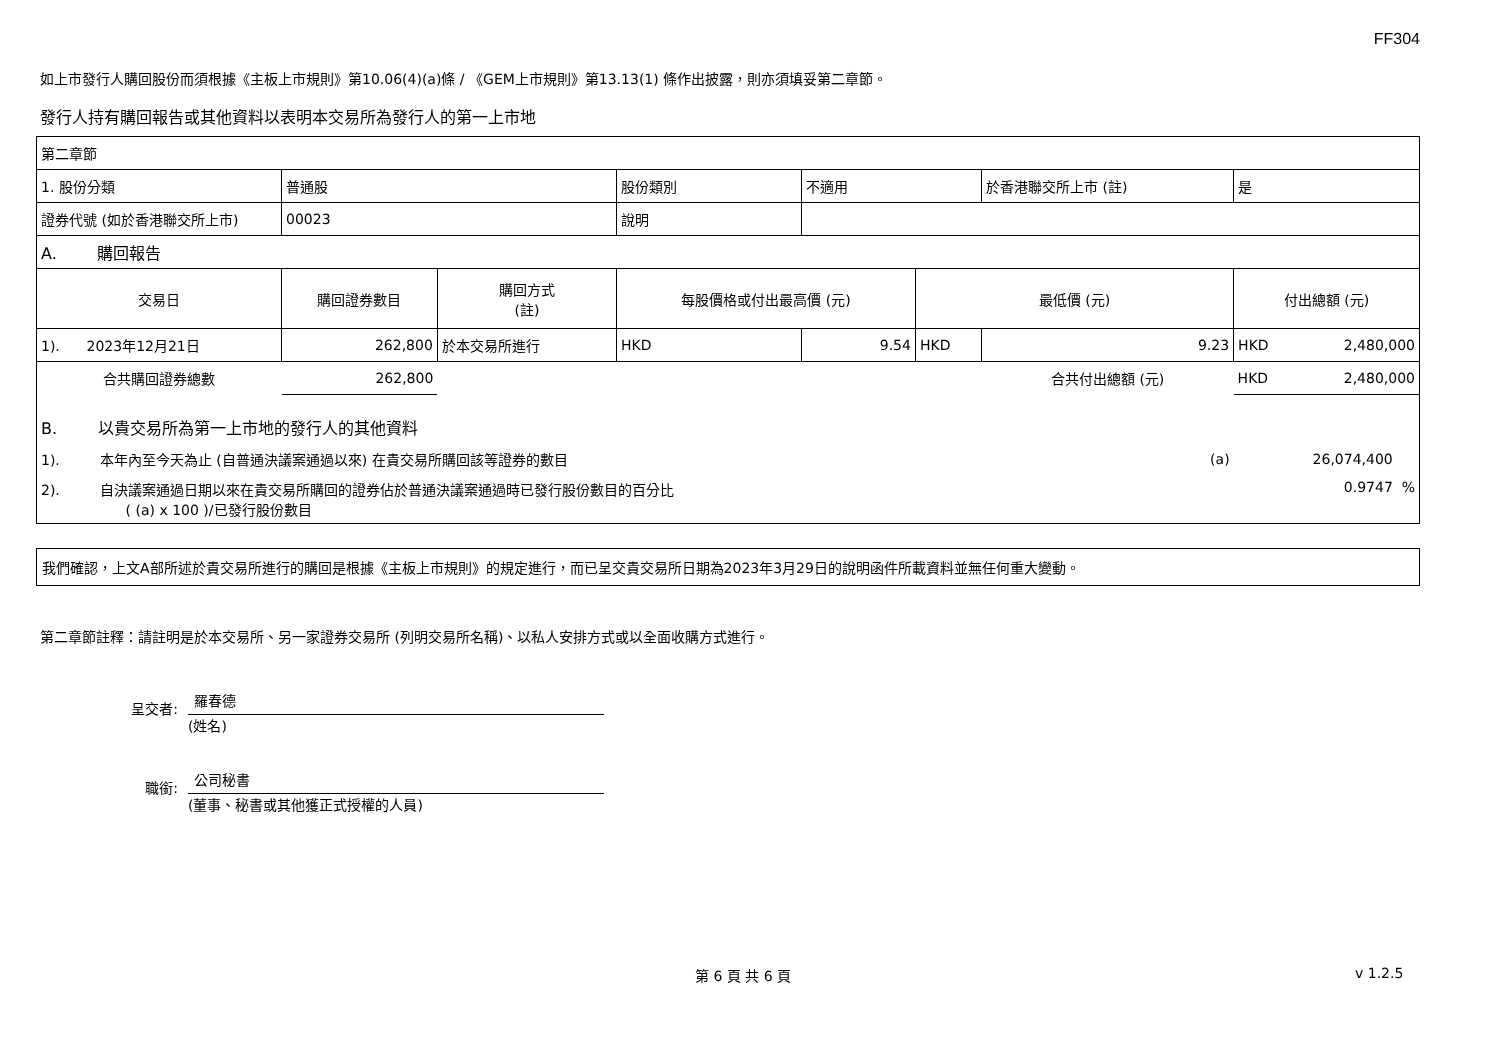FF304
如上市發行人購回股份而須根據《主板上市規則》第10.06(4)(a)條 / 《GEM上市規則》第13.13(1) 條作出披露，則亦須填妥第二章節。
發行人持有購回報告或其他資料以表明本交易所為發行人的第一上市地
| 第二章節 | | | | | | | |
| 1. 股份分類 | 普通股 | | 股份類別 | 不適用 | | 於香港聯交所上市 (註) | 是 |
| 證券代號 (如於香港聯交所上市) | 00023 | | 說明 | | | | |
| A. 購回報告 | | | | | | | |
| 交易日 | 購回證券數目 | 購回方式 (註) | 每股價格或付出最高價 (元) | | 最低價 (元) | | 付出總額 (元) |
| 1). 2023年12月21日 | 262,800 | 於本交易所進行 | HKD | 9.54 | HKD | 9.23 | HKD 2,480,000 |
| 合共購回證券總數 | 262,800 | | | | | 合共付出總額 (元) | HKD 2,480,000 |
| B. 以貴交易所為第一上市地的發行人的其他資料 | | | | | | | |
| 1). 本年內至今天為止 (自普通決議案通過以來) 在貴交易所購回該等證券的數目 | | | | | | (a) | 26,074,400 |
| 2). 自決議案通過日期以來在貴交易所購回的證券佔於普通決議案通過時已發行股份數目的百分比 ( (a) x 100 )/已發行股份數目 | | | | | | | 0.9747 % |
我們確認，上文A部所述於貴交易所進行的購回是根據《主板上市規則》的規定進行，而已呈交貴交易所日期為2023年3月29日的說明函件所載資料並無任何重大變動。
第二章節註釋：請註明是於本交易所、另一家證券交易所 (列明交易所名稱)、以私人安排方式或以全面收購方式進行。
呈交者:
羅春德
(姓名)
職銜:
公司秘書
(董事、秘書或其他獲正式授權的人員)
第 6 頁 共 6 頁 v 1.2.5